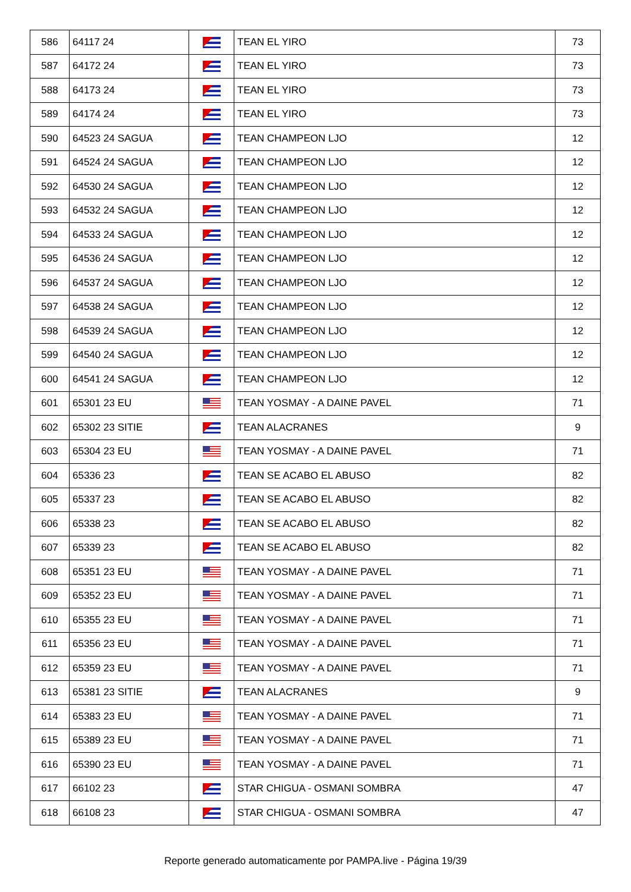| 586 | 64117 24 | | TEAN EL YIRO | 73 |
| 587 | 64172 24 | | TEAN EL YIRO | 73 |
| 588 | 64173 24 | | TEAN EL YIRO | 73 |
| 589 | 64174 24 | | TEAN EL YIRO | 73 |
| 590 | 64523 24 SAGUA | | TEAN CHAMPEON LJO | 12 |
| 591 | 64524 24 SAGUA | | TEAN CHAMPEON LJO | 12 |
| 592 | 64530 24 SAGUA | | TEAN CHAMPEON LJO | 12 |
| 593 | 64532 24 SAGUA | | TEAN CHAMPEON LJO | 12 |
| 594 | 64533 24 SAGUA | | TEAN CHAMPEON LJO | 12 |
| 595 | 64536 24 SAGUA | | TEAN CHAMPEON LJO | 12 |
| 596 | 64537 24 SAGUA | | TEAN CHAMPEON LJO | 12 |
| 597 | 64538 24 SAGUA | | TEAN CHAMPEON LJO | 12 |
| 598 | 64539 24 SAGUA | | TEAN CHAMPEON LJO | 12 |
| 599 | 64540 24 SAGUA | | TEAN CHAMPEON LJO | 12 |
| 600 | 64541 24 SAGUA | | TEAN CHAMPEON LJO | 12 |
| 601 | 65301 23 EU | | TEAN YOSMAY - A DAINE PAVEL | 71 |
| 602 | 65302 23 SITIE | | TEAN ALACRANES | 9 |
| 603 | 65304 23 EU | | TEAN YOSMAY - A DAINE PAVEL | 71 |
| 604 | 65336 23 | | TEAN SE ACABO EL ABUSO | 82 |
| 605 | 65337 23 | | TEAN SE ACABO EL ABUSO | 82 |
| 606 | 65338 23 | | TEAN SE ACABO EL ABUSO | 82 |
| 607 | 65339 23 | | TEAN SE ACABO EL ABUSO | 82 |
| 608 | 65351 23 EU | | TEAN YOSMAY - A DAINE PAVEL | 71 |
| 609 | 65352 23 EU | | TEAN YOSMAY - A DAINE PAVEL | 71 |
| 610 | 65355 23 EU | | TEAN YOSMAY - A DAINE PAVEL | 71 |
| 611 | 65356 23 EU | | TEAN YOSMAY - A DAINE PAVEL | 71 |
| 612 | 65359 23 EU | | TEAN YOSMAY - A DAINE PAVEL | 71 |
| 613 | 65381 23 SITIE | | TEAN ALACRANES | 9 |
| 614 | 65383 23 EU | | TEAN YOSMAY - A DAINE PAVEL | 71 |
| 615 | 65389 23 EU | | TEAN YOSMAY - A DAINE PAVEL | 71 |
| 616 | 65390 23 EU | | TEAN YOSMAY - A DAINE PAVEL | 71 |
| 617 | 66102 23 | | STAR CHIGUA - OSMANI SOMBRA | 47 |
| 618 | 66108 23 | | STAR CHIGUA - OSMANI SOMBRA | 47 |
Reporte generado automaticamente por PAMPA.live - Página 19/39